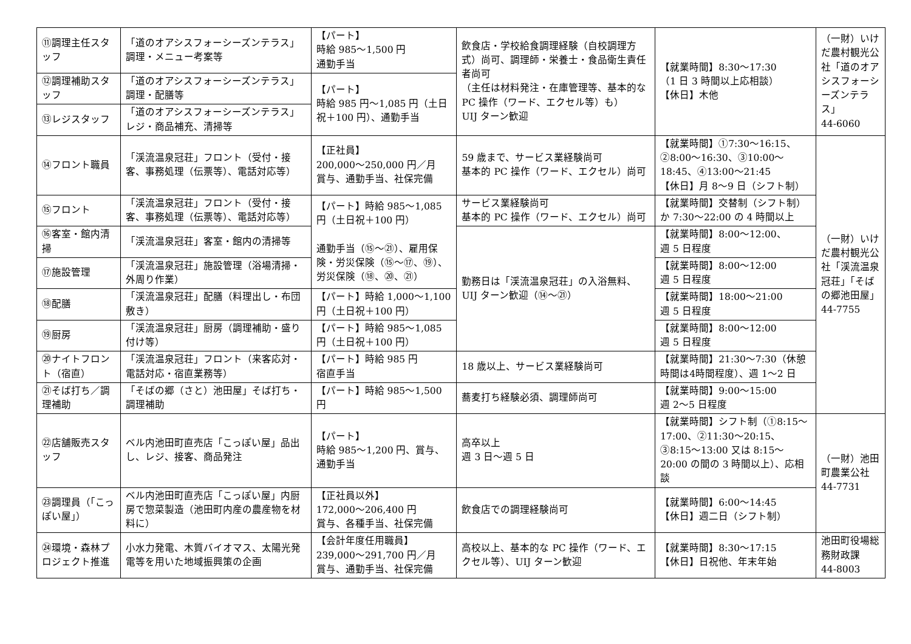| ⑪調理主任スタッフ | 「道のオアシスフォーシーズンテラス」調理・メニュー考案等 | 【パート】 時給 985～1,500 円 通勤手当 | 飲食店・学校給食調理経験（自校調理方式）尚可、調理師・栄養士・食品衛生責任者尚可 （主任は材料発注・在庫管理等、基本的な PC 操作（ワード、エクセル等）も） UIJ ターン歓迎 | 【就業時間】8:30～17:30 （1 日 3 時間以上応相談） 【休日】木他 | （一財）いけだ農村観光公社「道のオアシスフォーシーズンテラス」 44-6060 |
| ⑫調理補助スタッフ | 「道のオアシスフォーシーズンテラス」調理・配膳等 | 【パート】 時給 985 円～1,085 円（土日祝＋100 円）、通勤手当 | | | |
| ⑬レジスタッフ | 「道のオアシスフォーシーズンテラス」レジ・商品補充、清掃等 | | | | |
| ⑭フロント職員 | 「渓流温泉冠荘」フロント（受付・接客、事務処理（伝票等）、電話対応等） | 【正社員】 200,000～250,000 円／月 賞与、通勤手当、社保完備 | 59 歳まで、サービス業経験尚可 基本的 PC 操作（ワード、エクセル）尚可 | 【就業時間】①7:30～16:15、②8:00～16:30、③10:00～18:45、④13:00～21:45 【休日】月 8～9 日（シフト制） | （一財）いけだ農村観光公社「渓流温泉冠荘」「そばの郷池田屋」 44-7755 |
| ⑮フロント | 「渓流温泉冠荘」フロント（受付・接客、事務処理（伝票等）、電話対応等） | 【パート】時給 985～1,085 円（土日祝＋100 円） 通勤手当（⑮～㉑）、雇用保険・労災保険（⑮～⑰、⑲）、労災保険（⑱、⑳、㉑） | サービス業経験尚可 基本的 PC 操作（ワード、エクセル）尚可 | 【就業時間】交替制（シフト制）か 7:30～22:00 の 4 時間以上 | |
| ⑯客室・館内清掃 | 「渓流温泉冠荘」客室・館内の清掃等 | | 勤務日は「渓流温泉冠荘」の入浴無料、UIJ ターン歓迎（⑭～㉑） | 【就業時間】8:00～12:00、 週 5 日程度 | |
| ⑰施設管理 | 「渓流温泉冠荘」施設管理（浴場清掃・外周り作業） | | | 【就業時間】8:00～12:00 週 5 日程度 | |
| ⑱配膳 | 「渓流温泉冠荘」配膳（料理出し・布団敷き） | 【パート】時給 1,000～1,100 円（土日祝＋100 円） | | 【就業時間】18:00～21:00 週 5 日程度 | |
| ⑲厨房 | 「渓流温泉冠荘」厨房（調理補助・盛り付け等） | 【パート】時給 985～1,085 円（土日祝＋100 円） | | 【就業時間】8:00～12:00 週 5 日程度 | |
| ⑳ナイトフロント（宿直） | 「渓流温泉冠荘」フロント（来客応対・電話対応・宿直業務等） | 【パート】時給 985 円 宿直手当 | 18 歳以上、サービス業経験尚可 | 【就業時間】21:30～7:30（休憩時間は4時間程度）、週 1～2 日 | |
| ㉑そば打ち／調理補助 | 「そばの郷（さと）池田屋」そば打ち・調理補助 | 【パート】時給 985～1,500 円 | 蕎麦打ち経験必須、調理師尚可 | 【就業時間】9:00～15:00 週 2～5 日程度 | |
| ㉒店舗販売スタッフ | ベル内池田町直売店「こっぽい屋」品出し、レジ、接客、商品発注 | 【パート】 時給 985～1,200 円、賞与、通勤手当 | 高卒以上 週 3 日～週 5 日 | 【就業時間】シフト制（①8:15～17:00、②11:30～20:15、③8:15～13:00 又は 8:15～20:00 の間の 3 時間以上）、応相談 | （一財）池田町農業公社 44-7731 |
| ㉓調理員（「こっぽい屋」） | ベル内池田町直売店「こっぽい屋」内厨房で惣菜製造（池田町内産の農産物を材料に） | 【正社員以外】 172,000～206,400 円 賞与、各種手当、社保完備 | 飲食店での調理経験尚可 | 【就業時間】6:00～14:45 【休日】週二日（シフト制） | |
| ㉔環境・森林プロジェクト推進 | 小水力発電、木質バイオマス、太陽光発電等を用いた地域振興策の企画 | 【会計年度任用職員】 239,000～291,700 円／月 賞与、通勤手当、社保完備 | 高校以上、基本的な PC 操作（ワード、エクセル等）、UIJ ターン歓迎 | 【就業時間】8:30～17:15 【休日】日祝他、年末年始 | 池田町役場総務財政課 44-8003 |